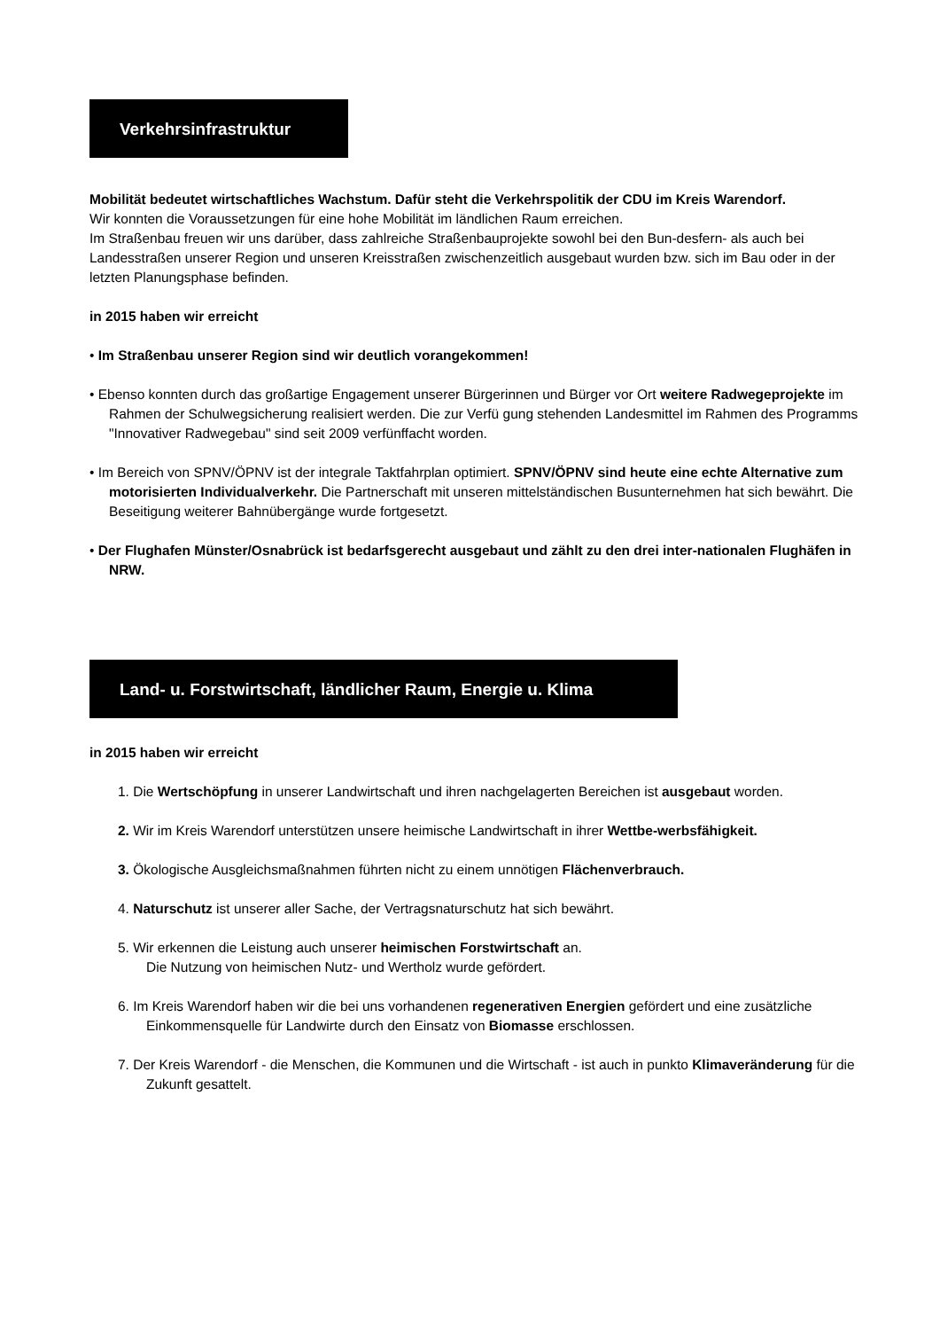Verkehrsinfrastruktur
Mobilität bedeutet wirtschaftliches Wachstum. Dafür steht die Verkehrspolitik der CDU im Kreis Warendorf.
Wir konnten die Voraussetzungen für eine hohe Mobilität im ländlichen Raum erreichen.
Im Straßenbau freuen wir uns darüber, dass zahlreiche Straßenbauprojekte sowohl bei den Bun-desfern- als auch bei Landesstraßen unserer Region und unseren Kreisstraßen zwischenzeitlich ausgebaut wurden bzw. sich im Bau oder in der letzten Planungsphase befinden.
in 2015 haben wir erreicht
• Im Straßenbau unserer Region sind wir deutlich vorangekommen!
• Ebenso konnten durch das großartige Engagement unserer Bürgerinnen und Bürger vor Ort weitere Radwegeprojekte im Rahmen der Schulwegsicherung realisiert werden. Die zur Verfü gung stehenden Landesmittel im Rahmen des Programms "Innovativer Radwegebau" sind seit 2009 verfünffacht worden.
• Im Bereich von SPNV/ÖPNV ist der integrale Taktfahrplan optimiert. SPNV/ÖPNV sind heute eine echte Alternative zum motorisierten Individualverkehr. Die Partnerschaft mit unseren mittelständischen Busunternehmen hat sich bewährt. Die Beseitigung weiterer Bahnübergänge wurde fortgesetzt.
• Der Flughafen Münster/Osnabrück ist bedarfsgerecht ausgebaut und zählt zu den drei inter-nationalen Flughäfen in NRW.
Land- u. Forstwirtschaft, ländlicher Raum, Energie u. Klima
in 2015 haben wir erreicht
1. Die Wertschöpfung in unserer Landwirtschaft und ihren nachgelagerten Bereichen ist ausgebaut worden.
2. Wir im Kreis Warendorf unterstützen unsere heimische Landwirtschaft in ihrer Wettbe-werbsfähigkeit.
3. Ökologische Ausgleichsmaßnahmen führten nicht zu einem unnötigen Flächenverbrauch.
4. Naturschutz ist unserer aller Sache, der Vertragsnaturschutz hat sich bewährt.
5. Wir erkennen die Leistung auch unserer heimischen Forstwirtschaft an.
Die Nutzung von heimischen Nutz- und Wertholz wurde gefördert.
6. Im Kreis Warendorf haben wir die bei uns vorhandenen regenerativen Energien gefördert und eine zusätzliche Einkommensquelle für Landwirte durch den Einsatz von Biomasse erschlossen.
7. Der Kreis Warendorf - die Menschen, die Kommunen und die Wirtschaft - ist auch in punkto Klimaveränderung für die Zukunft gesattelt.